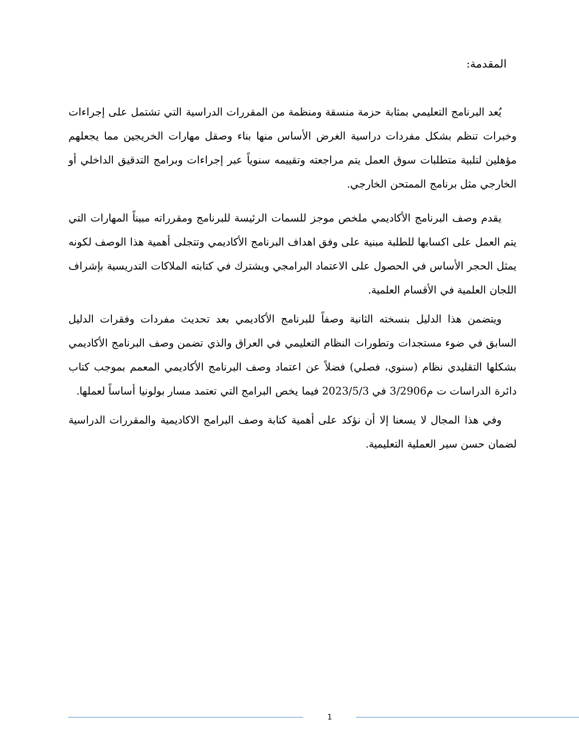المقدمة:
يُعد البرنامج التعليمي بمثابة حزمة منسقة ومنظمة من المقررات الدراسية التي تشتمل على إجراءات وخبرات تنظم بشكل مفردات دراسية الغرض الأساس منها بناء وصقل مهارات الخريجين مما يجعلهم مؤهلين لتلبية متطلبات سوق العمل يتم مراجعته وتقييمه سنوياً عبر إجراءات وبرامج التدقيق الداخلي أو الخارجي مثل برنامج الممتحن الخارجي.
يقدم وصف البرنامج الأكاديمي ملخص موجز للسمات الرئيسة للبرنامج ومقرراته مبيناً المهارات التي يتم العمل على اكسابها للطلبة مبنية على وفق اهداف البرنامج الأكاديمي وتتجلى أهمية هذا الوصف لكونه يمثل الحجر الأساس في الحصول على الاعتماد البرامجي ويشترك في كتابته الملاكات التدريسية بإشراف اللجان العلمية في الأقسام العلمية.
ويتضمن هذا الدليل بنسخته الثانية وصفاً للبرنامج الأكاديمي بعد تحديث مفردات وفقرات الدليل السابق في ضوء مستجدات وتطورات النظام التعليمي في العراق والذي تضمن وصف البرنامج الأكاديمي بشكلها التقليدي نظام (سنوي، فصلي) فضلاً عن اعتماد وصف البرنامج الأكاديمي المعمم بموجب كتاب دائرة الدراسات ت م3/2906 في 2023/5/3 فيما يخص البرامج التي تعتمد مسار بولونيا أساساً لعملها.
وفي هذا المجال لا يسعنا إلا أن نؤكد على أهمية كتابة وصف البرامج الاكاديمية والمقررات الدراسية لضمان حسن سير العملية التعليمية.
1